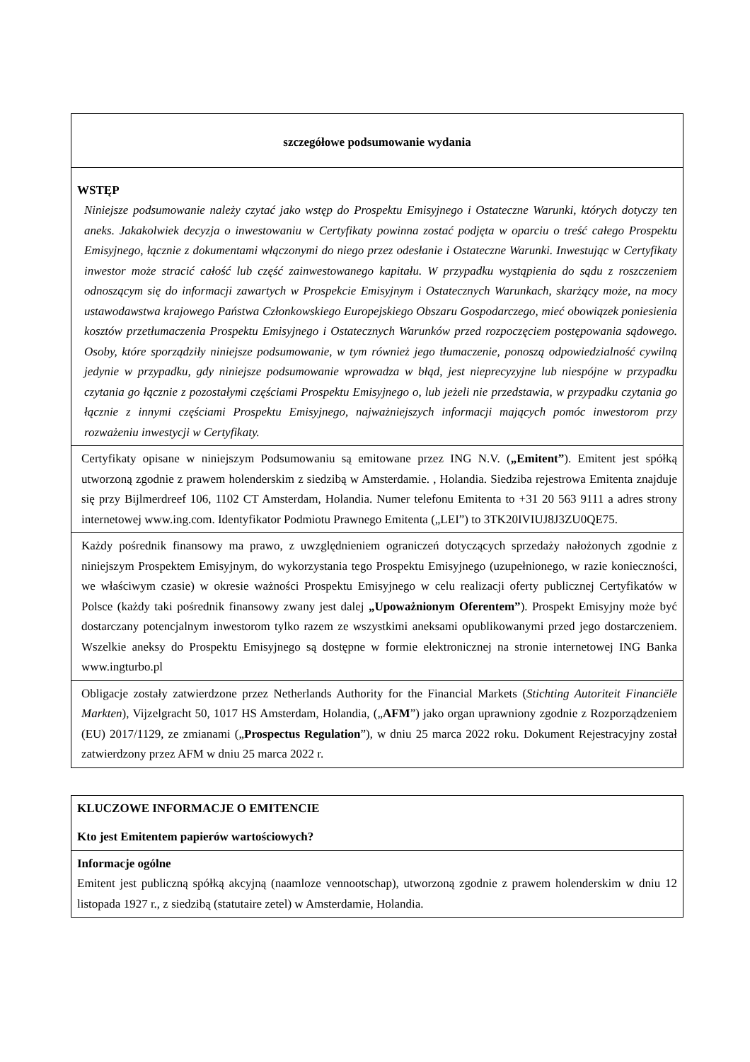| szczegółowe podsumowanie wydania |
| WSTĘP Niniejsze podsumowanie należy czytać jako wstęp do Prospektu Emisyjnego i Ostateczne Warunki, których dotyczy ten aneks. Jakakolwiek decyzja o inwestowaniu w Certyfikaty powinna zostać podjęta w oparciu o treść całego Prospektu Emisyjnego, łącznie z dokumentami włączonymi do niego przez odesłanie i Ostateczne Warunki. Inwestując w Certyfikaty inwestor może stracić całość lub część zainwestowanego kapitału. W przypadku wystąpienia do sądu z roszczeniem odnoszącym się do informacji zawartych w Prospekcie Emisyjnym i Ostatecznych Warunkach, skarżący może, na mocy ustawodawstwa krajowego Państwa Członkowskiego Europejskiego Obszaru Gospodarczego, mieć obowiązek poniesienia kosztów przetłumaczenia Prospektu Emisyjnego i Ostatecznych Warunków przed rozpoczęciem postępowania sądowego. Osoby, które sporządziły niniejsze podsumowanie, w tym również jego tłumaczenie, ponoszą odpowiedzialność cywilną jedynie w przypadku, gdy niniejsze podsumowanie wprowadza w błąd, jest nieprecyzyjne lub niespójne w przypadku czytania go łącznie z pozostałymi częściami Prospektu Emisyjnego o, lub jeżeli nie przedstawia, w przypadku czytania go łącznie z innymi częściami Prospektu Emisyjnego, najważniejszych informacji mających pomóc inwestorom przy rozważeniu inwestycji w Certyfikaty. |
| Certyfikaty opisane w niniejszym Podsumowaniu są emitowane przez ING N.V. ( „Emitent” ). Emitent jest spółką utworzoną zgodnie z prawem holenderskim z siedzibą w Amsterdamie. , Holandia. Siedziba rejestrowa Emitenta znajduje się przy Bijlmerdreef 106, 1102 CT Amsterdam, Holandia. Numer telefonu Emitenta to +31 20 563 9111 a adres strony internetowej www.ing.com. Identyfikator Podmiotu Prawnego Emitenta („LEI”) to 3TK20IVIUJ8J3ZU0QE75. |
| Każdy pośrednik finansowy ma prawo, z uwzględnieniem ograniczeń dotyczących sprzedaży nałożonych zgodnie z niniejszym Prospektem Emisyjnym, do wykorzystania tego Prospektu Emisyjnego (uzupełnionego, w razie konieczności, we właściwym czasie) w okresie ważności Prospektu Emisyjnego w celu realizacji oferty publicznej Certyfikatów w Polsce (każdy taki pośrednik finansowy zwany jest dalej „Upoważnionym Oferentem” ). Prospekt Emisyjny może być dostarczany potencjalnym inwestorom tylko razem ze wszystkimi aneksami opublikowanymi przed jego dostarczeniem. Wszelkie aneksy do Prospektu Emisyjnego są dostępne w formie elektronicznej na stronie internetowej ING Banka www.ingturbo.pl |
| Obligacje zostały zatwierdzone przez Netherlands Authority for the Financial Markets ( Stichting Autoriteit Financiële Markten ), Vijzelgracht 50, 1017 HS Amsterdam, Holandia, („ AFM ”) jako organ uprawniony zgodnie z Rozporządzeniem (EU) 2017/1129, ze zmianami („ Prospectus Regulation ”), w dniu 25 marca 2022 roku. Dokument Rejestracyjny został zatwierdzony przez AFM w dniu 25 marca 2022 r. |
| KLUCZOWE INFORMACJE O EMITENCIE Kto jest Emitentem papierów wartościowych? |
| Informacje ogólne Emitent jest publiczną spółką akcyjną (naamloze vennootschap), utworzoną zgodnie z prawem holenderskim w dniu 12 listopada 1927 r., z siedzibą (statutaire zetel) w Amsterdamie, Holandia. |